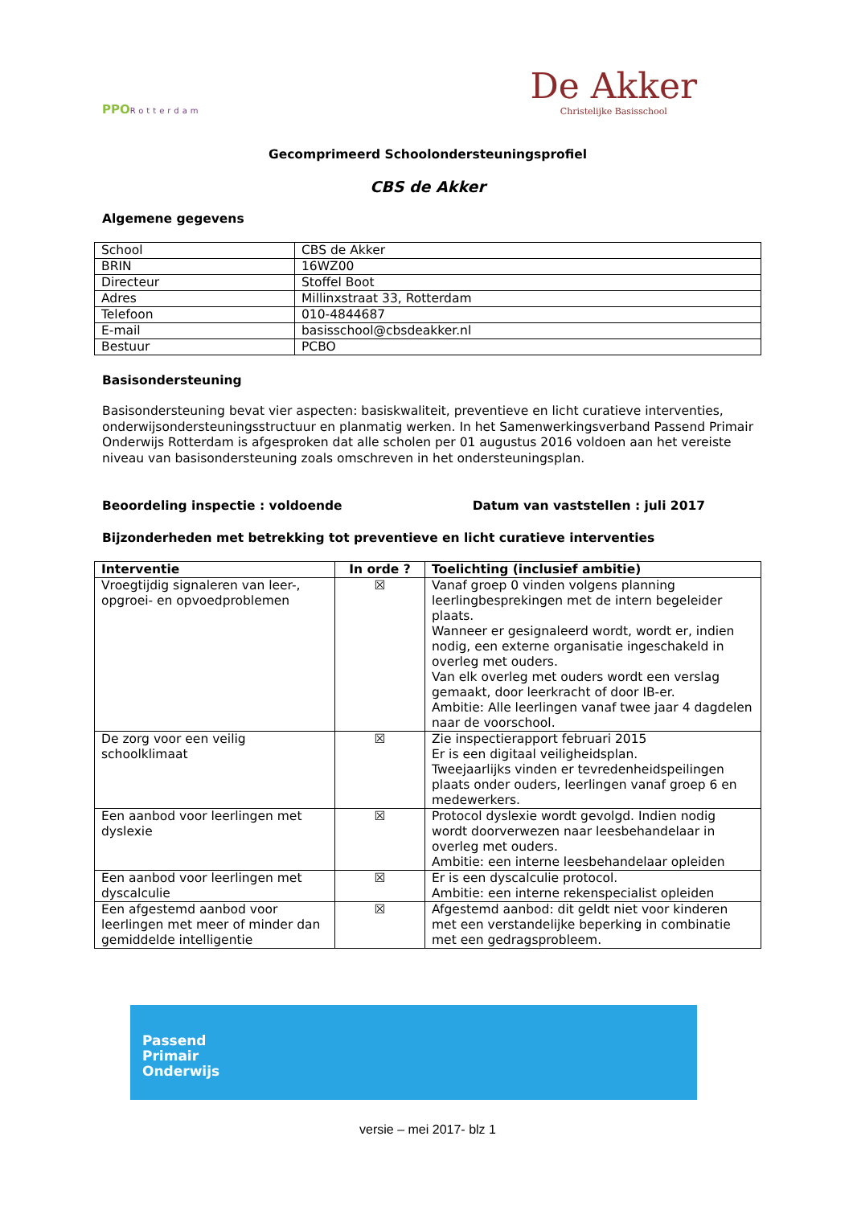PPORotterdam
De Akker
Christelijke Basisschool
Gecomprimeerd Schoolondersteuningsprofiel
CBS de Akker
Algemene gegevens
| School | CBS de Akker |
| BRIN | 16WZ00 |
| Directeur | Stoffel Boot |
| Adres | Millinxstraat 33, Rotterdam |
| Telefoon | 010-4844687 |
| E-mail | basisschool@cbsdeakker.nl |
| Bestuur | PCBO |
Basisondersteuning
Basisondersteuning bevat vier aspecten: basiskwaliteit, preventieve en licht curatieve interventies, onderwijsondersteuningsstructuur en planmatig werken. In het Samenwerkingsverband Passend Primair Onderwijs Rotterdam is afgesproken dat alle scholen per 01 augustus 2016 voldoen aan het vereiste niveau van basisondersteuning zoals omschreven in het ondersteuningsplan.
Beoordeling inspectie : voldoende Datum van vaststellen : juli 2017
Bijzonderheden met betrekking tot preventieve en licht curatieve interventies
| Interventie | In orde ? | Toelichting (inclusief ambitie) |
| --- | --- | --- |
| Vroegtijdig signaleren van leer-, opgroei- en opvoedproblemen | ☒ | Vanaf groep 0 vinden volgens planning leerlingbesprekingen met de intern begeleider plaats. Wanneer er gesignaleerd wordt, wordt er, indien nodig, een externe organisatie ingeschakeld in overleg met ouders. Van elk overleg met ouders wordt een verslag gemaakt, door leerkracht of door IB-er. Ambitie: Alle leerlingen vanaf twee jaar 4 dagdelen naar de voorschool. |
| De zorg voor een veilig schoolklimaat | ☒ | Zie inspectierapport februari 2015 Er is een digitaal veiligheidsplan. Tweejaarlijks vinden er tevredenheidspeilingen plaats onder ouders, leerlingen vanaf groep 6 en medewerkers. |
| Een aanbod voor leerlingen met dyslexie | ☒ | Protocol dyslexie wordt gevolgd. Indien nodig wordt doorverwezen naar leesbehandelaar in overleg met ouders. Ambitie: een interne leesbehandelaar opleiden |
| Een aanbod voor leerlingen met dyscalculie | ☒ | Er is een dyscalculie protocol. Ambitie: een interne rekenspecialist opleiden |
| Een afgestemd aanbod voor leerlingen met meer of minder dan gemiddelde intelligentie | ☒ | Afgestemd aanbod: dit geldt niet voor kinderen met een verstandelijke beperking in combinatie met een gedragsprobleem. |
Passend
Primair
Onderwijs
versie – mei 2017- blz 1